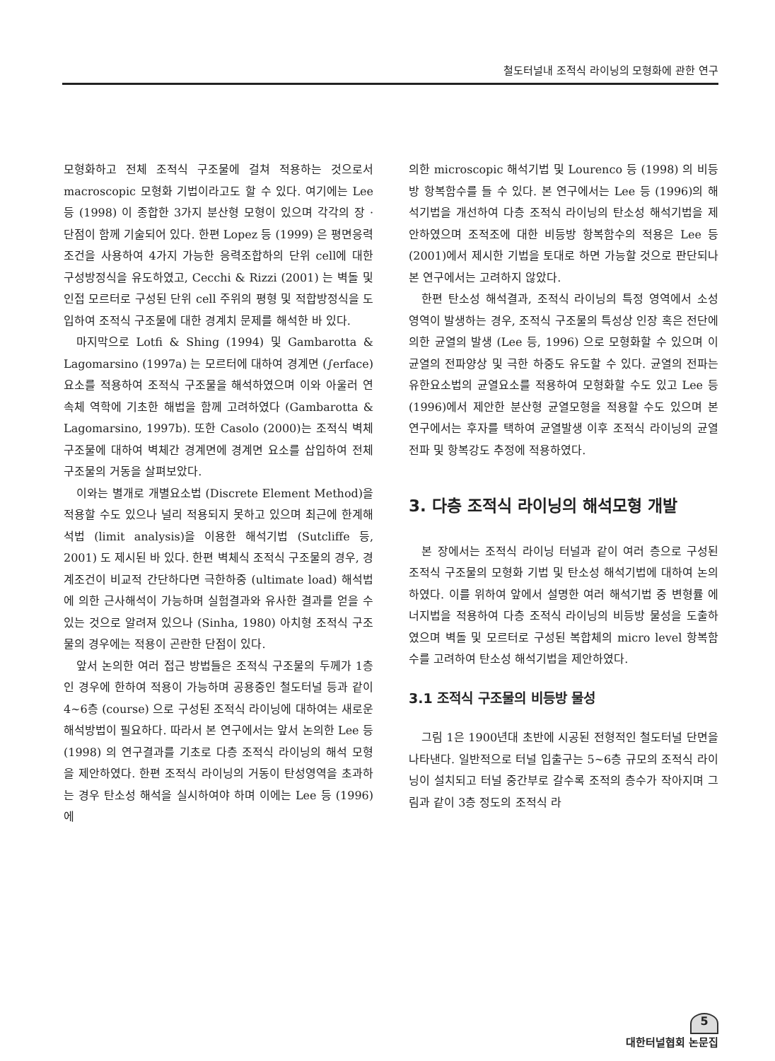철도터널내 조적식 라이닝의 모형화에 관한 연구
모형화하고 전체 조적식 구조물에 걸쳐 적용하는 것으로서 macroscopic 모형화 기법이라고도 할 수 있다. 여기에는 Lee 등 (1998) 이 종합한 3가지 분산형 모형이 있으며 각각의 장 · 단점이 함께 기술되어 있다. 한편 Lopez 등 (1999) 은 평면응력 조건을 사용하여 4가지 가능한 응력조합하의 단위 cell에 대한 구성방정식을 유도하였고, Cecchi & Rizzi (2001) 는 벽돌 및 인접 모르터로 구성된 단위 cell 주위의 평형 및 적합방정식을 도입하여 조적식 구조물에 대한 경계치 문제를 해석한 바 있다.
마지막으로 Lotfi & Shing (1994) 및 Gambarotta & Lagomarsino (1997a) 는 모르터에 대하여 경계면 (∫erface) 요소를 적용하여 조적식 구조물을 해석하였으며 이와 아울러 연속체 역학에 기초한 해법을 함께 고려하였다 (Gambarotta & Lagomarsino, 1997b). 또한 Casolo (2000)는 조적식 벽체 구조물에 대하여 벽체간 경계면에 경계면 요소를 삽입하여 전체 구조물의 거동을 살펴보았다.
이와는 별개로 개별요소법 (Discrete Element Method)을 적용할 수도 있으나 널리 적용되지 못하고 있으며 최근에 한계해석법 (limit analysis)을 이용한 해석기법 (Sutcliffe 등, 2001) 도 제시된 바 있다. 한편 벽체식 조적식 구조물의 경우, 경계조건이 비교적 간단하다면 극한하중 (ultimate load) 해석법에 의한 근사해석이 가능하며 실험결과와 유사한 결과를 얻을 수 있는 것으로 알려져 있으나 (Sinha, 1980) 아치형 조적식 구조물의 경우에는 적용이 곤란한 단점이 있다.
앞서 논의한 여러 접근 방법들은 조적식 구조물의 두께가 1층인 경우에 한하여 적용이 가능하며 공용중인 철도터널 등과 같이 4∼6층 (course) 으로 구성된 조적식 라이닝에 대하여는 새로운 해석방법이 필요하다. 따라서 본 연구에서는 앞서 논의한 Lee 등 (1998) 의 연구결과를 기초로 다층 조적식 라이닝의 해석 모형을 제안하였다. 한편 조적식 라이닝의 거동이 탄성영역을 초과하는 경우 탄소성 해석을 실시하여야 하며 이에는 Lee 등 (1996) 에
의한 microscopic 해석기법 및 Lourenco 등 (1998) 의 비등방 항복함수를 들 수 있다. 본 연구에서는 Lee 등 (1996)의 해석기법을 개선하여 다층 조적식 라이닝의 탄소성 해석기법을 제안하였으며 조적조에 대한 비등방 항복함수의 적용은 Lee 등 (2001)에서 제시한 기법을 토대로 하면 가능할 것으로 판단되나 본 연구에서는 고려하지 않았다.
한편 탄소성 해석결과, 조적식 라이닝의 특정 영역에서 소성 영역이 발생하는 경우, 조적식 구조물의 특성상 인장 혹은 전단에 의한 균열의 발생 (Lee 등, 1996) 으로 모형화할 수 있으며 이 균열의 전파양상 및 극한 하중도 유도할 수 있다. 균열의 전파는 유한요소법의 균열요소를 적용하여 모형화할 수도 있고 Lee 등 (1996)에서 제안한 분산형 균열모형을 적용할 수도 있으며 본 연구에서는 후자를 택하여 균열발생 이후 조적식 라이닝의 균열전파 및 항복강도 추정에 적용하였다.
3. 다층 조적식 라이닝의 해석모형 개발
본 장에서는 조적식 라이닝 터널과 같이 여러 층으로 구성된 조적식 구조물의 모형화 기법 및 탄소성 해석기법에 대하여 논의하였다. 이를 위하여 앞에서 설명한 여러 해석기법 중 변형률 에너지법을 적용하여 다층 조적식 라이닝의 비등방 물성을 도출하였으며 벽돌 및 모르터로 구성된 복합체의 micro level 항복함수를 고려하여 탄소성 해석기법을 제안하였다.
3.1 조적식 구조물의 비등방 물성
그림 1은 1900년대 초반에 시공된 전형적인 철도터널 단면을 나타낸다. 일반적으로 터널 입출구는 5∼6층 규모의 조적식 라이닝이 설치되고 터널 중간부로 갈수록 조적의 층수가 작아지며 그림과 같이 3층 정도의 조적식 라
5
대한터널협회 논문집